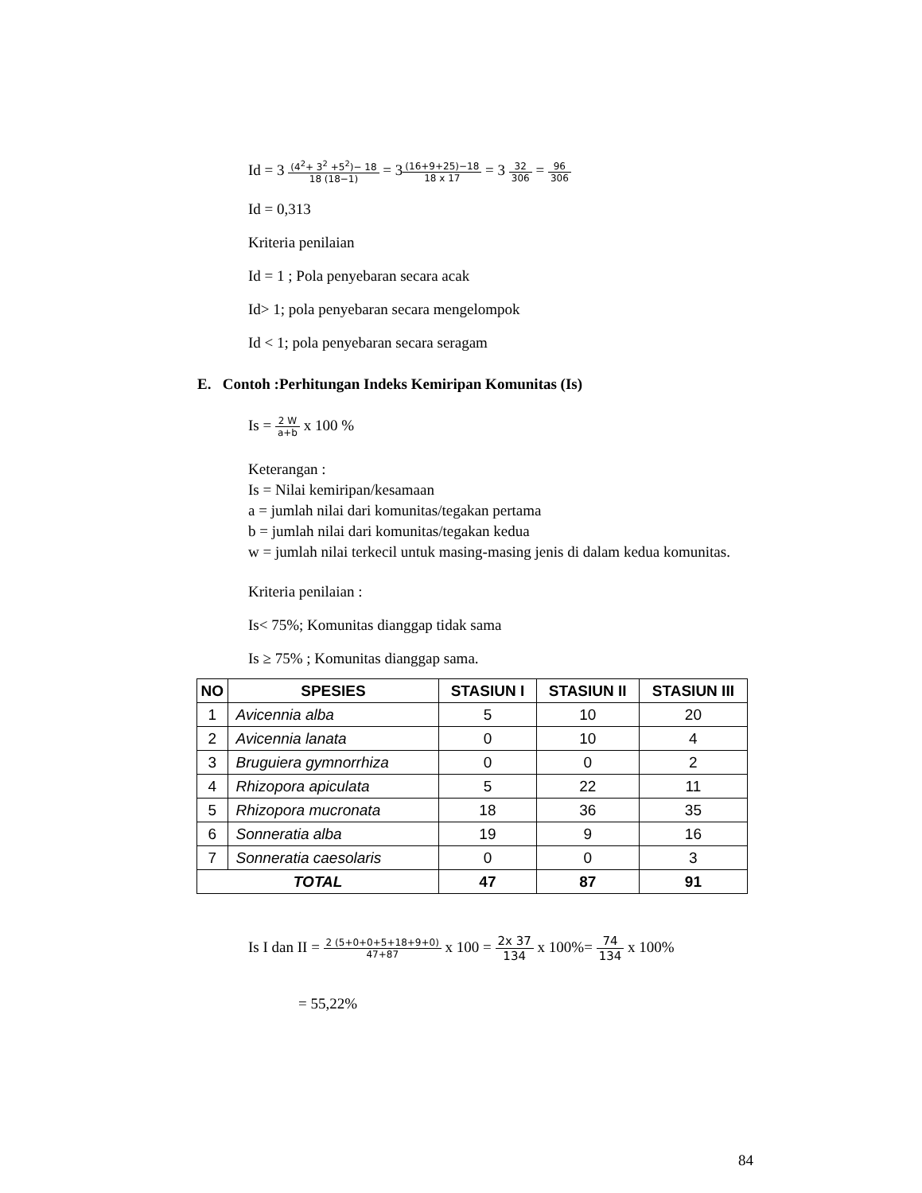Id = 3 (4<sup>2</sup>+ 3<sup>2</sup> +5<sup>2</sup>)− 18 18 (18−1) = 3(16+9+25)−18 18 x 17 = 3 32 306 = 96 306
Id = 0,313
Kriteria penilaian
Id = 1 ; Pola penyebaran secara acak
Id> 1; pola penyebaran secara mengelompok
Id < 1; pola penyebaran secara seragam
E. Contoh :Perhitungan Indeks Kemiripan Komunitas (Is)
Is = 2 W a+b x 100 %
Keterangan :
Is = Nilai kemiripan/kesamaan
a = jumlah nilai dari komunitas/tegakan pertama
b = jumlah nilai dari komunitas/tegakan kedua
w = jumlah nilai terkecil untuk masing-masing jenis di dalam kedua komunitas.
Kriteria penilaian :
Is< 75%; Komunitas dianggap tidak sama
Is ≥ 75% ; Komunitas dianggap sama.
| NO | SPESIES | STASIUN I | STASIUN II | STASIUN III |
| --- | --- | --- | --- | --- |
| 1 | Avicennia alba | 5 | 10 | 20 |
| 2 | Avicennia lanata | 0 | 10 | 4 |
| 3 | Bruguiera gymnorrhiza | 0 | 0 | 2 |
| 4 | Rhizopora apiculata | 5 | 22 | 11 |
| 5 | Rhizopora mucronata | 18 | 36 | 35 |
| 6 | Sonneratia alba | 19 | 9 | 16 |
| 7 | Sonneratia caesolaris | 0 | 0 | 3 |
| TOTAL | | 47 | 87 | 91 |
Is I dan II = 2 (5+0+0+5+18+9+0) 47+87 x 100 = 2x 37 134 x 100%= 74 134 x 100%
= 55,22%
84